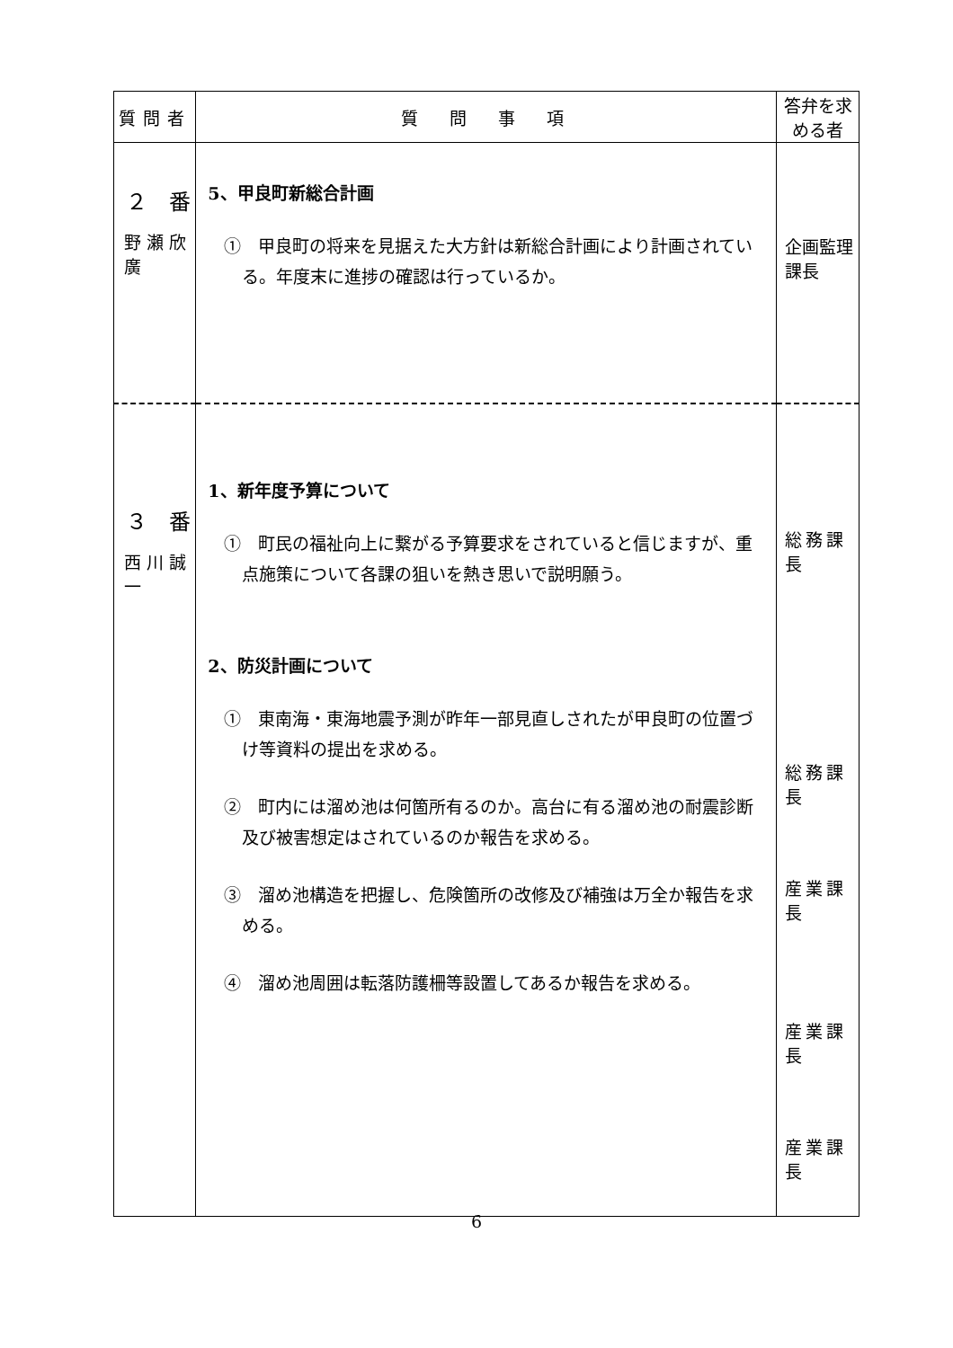| 質問者 | 質 問 事 項 | 答弁を求める者 |
| --- | --- | --- |
| ２ 番 野瀬欣廣 | 5、甲良町新総合計画 ① 甲良町の将来を見据えた大方針は新総合計画により計画されている。年度末に進捗の確認は行っているか。 | 企画監理課長 |
| ３ 番 西川誠一 | 1、新年度予算について ① 町民の福祉向上に繋がる予算要求をされていると信じますが、重点施策について各課の狙いを熱き思いで説明願う。 2、防災計画について ① 東南海・東海地震予測が昨年一部見直しされたが甲良町の位置づけ等資料の提出を求める。 ② 町内には溜め池は何箇所有るのか。高台に有る溜め池の耐震診断及び被害想定はされているのか報告を求める。 ③ 溜め池構造を把握し、危険箇所の改修及び補強は万全か報告を求める。 ④ 溜め池周囲は転落防護柵等設置してあるか報告を求める。 | 総務課長 総務課長 産業課長 産業課長 産業課長 |
6